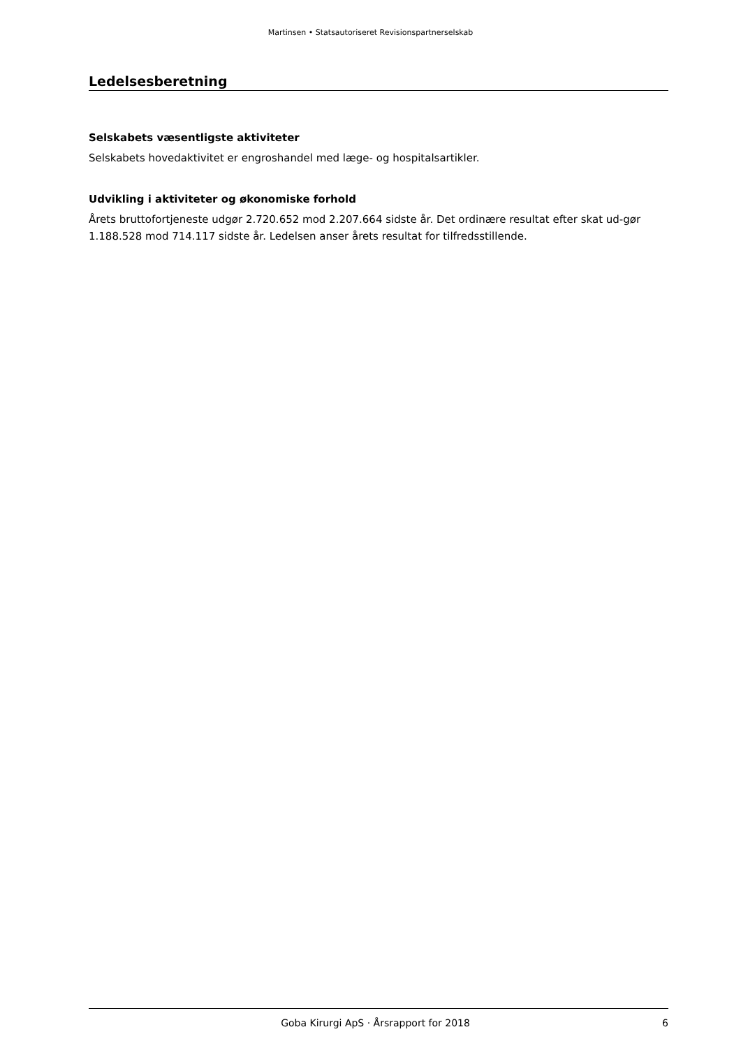Martinsen • Statsautoriseret Revisionspartnerselskab
Ledelsesberetning
Selskabets væsentligste aktiviteter
Selskabets hovedaktivitet er engroshandel med læge- og hospitalsartikler.
Udvikling i aktiviteter og økonomiske forhold
Årets bruttofortjeneste udgør 2.720.652 mod 2.207.664 sidste år. Det ordinære resultat efter skat ud-gør 1.188.528 mod 714.117 sidste år. Ledelsen anser årets resultat for tilfredsstillende.
Goba Kirurgi ApS · Årsrapport for 2018 6